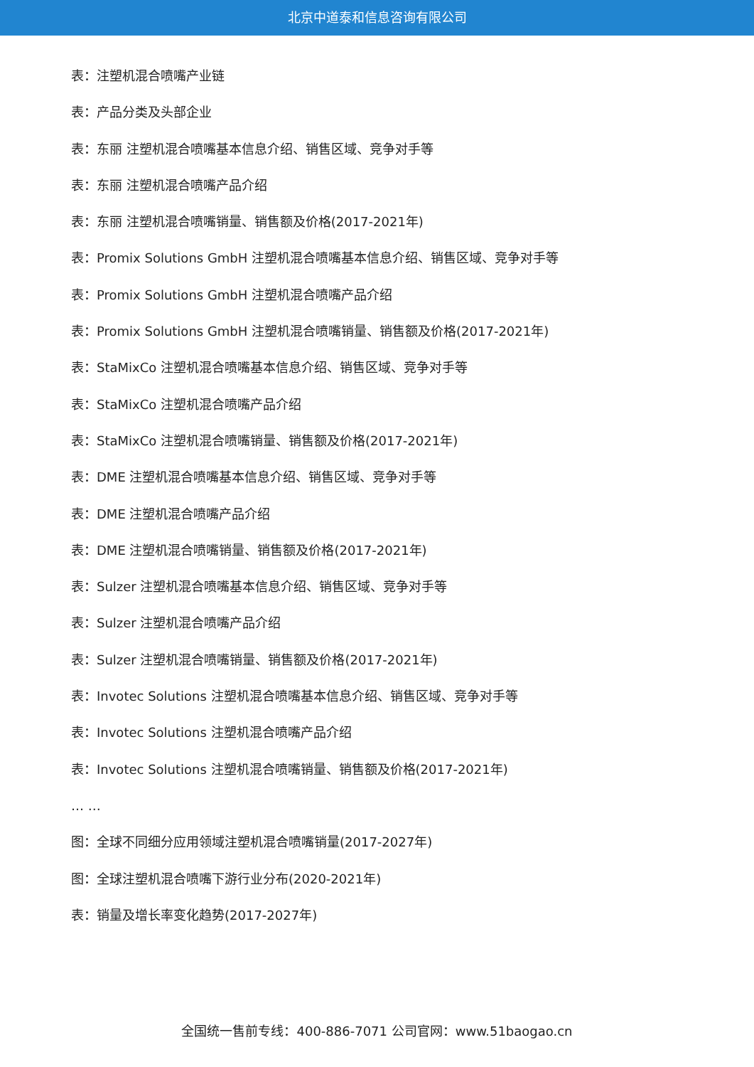北京中道泰和信息咨询有限公司
表：注塑机混合喷嘴产业链
表：产品分类及头部企业
表：东丽 注塑机混合喷嘴基本信息介绍、销售区域、竞争对手等
表：东丽 注塑机混合喷嘴产品介绍
表：东丽 注塑机混合喷嘴销量、销售额及价格(2017-2021年)
表：Promix Solutions GmbH 注塑机混合喷嘴基本信息介绍、销售区域、竞争对手等
表：Promix Solutions GmbH 注塑机混合喷嘴产品介绍
表：Promix Solutions GmbH 注塑机混合喷嘴销量、销售额及价格(2017-2021年)
表：StaMixCo 注塑机混合喷嘴基本信息介绍、销售区域、竞争对手等
表：StaMixCo 注塑机混合喷嘴产品介绍
表：StaMixCo 注塑机混合喷嘴销量、销售额及价格(2017-2021年)
表：DME 注塑机混合喷嘴基本信息介绍、销售区域、竞争对手等
表：DME 注塑机混合喷嘴产品介绍
表：DME 注塑机混合喷嘴销量、销售额及价格(2017-2021年)
表：Sulzer 注塑机混合喷嘴基本信息介绍、销售区域、竞争对手等
表：Sulzer 注塑机混合喷嘴产品介绍
表：Sulzer 注塑机混合喷嘴销量、销售额及价格(2017-2021年)
表：Invotec Solutions 注塑机混合喷嘴基本信息介绍、销售区域、竞争对手等
表：Invotec Solutions 注塑机混合喷嘴产品介绍
表：Invotec Solutions 注塑机混合喷嘴销量、销售额及价格(2017-2021年)
… …
图：全球不同细分应用领域注塑机混合喷嘴销量(2017-2027年)
图：全球注塑机混合喷嘴下游行业分布(2020-2021年)
表：销量及增长率变化趋势(2017-2027年)
全国统一售前专线：400-886-7071 公司官网：www.51baogao.cn